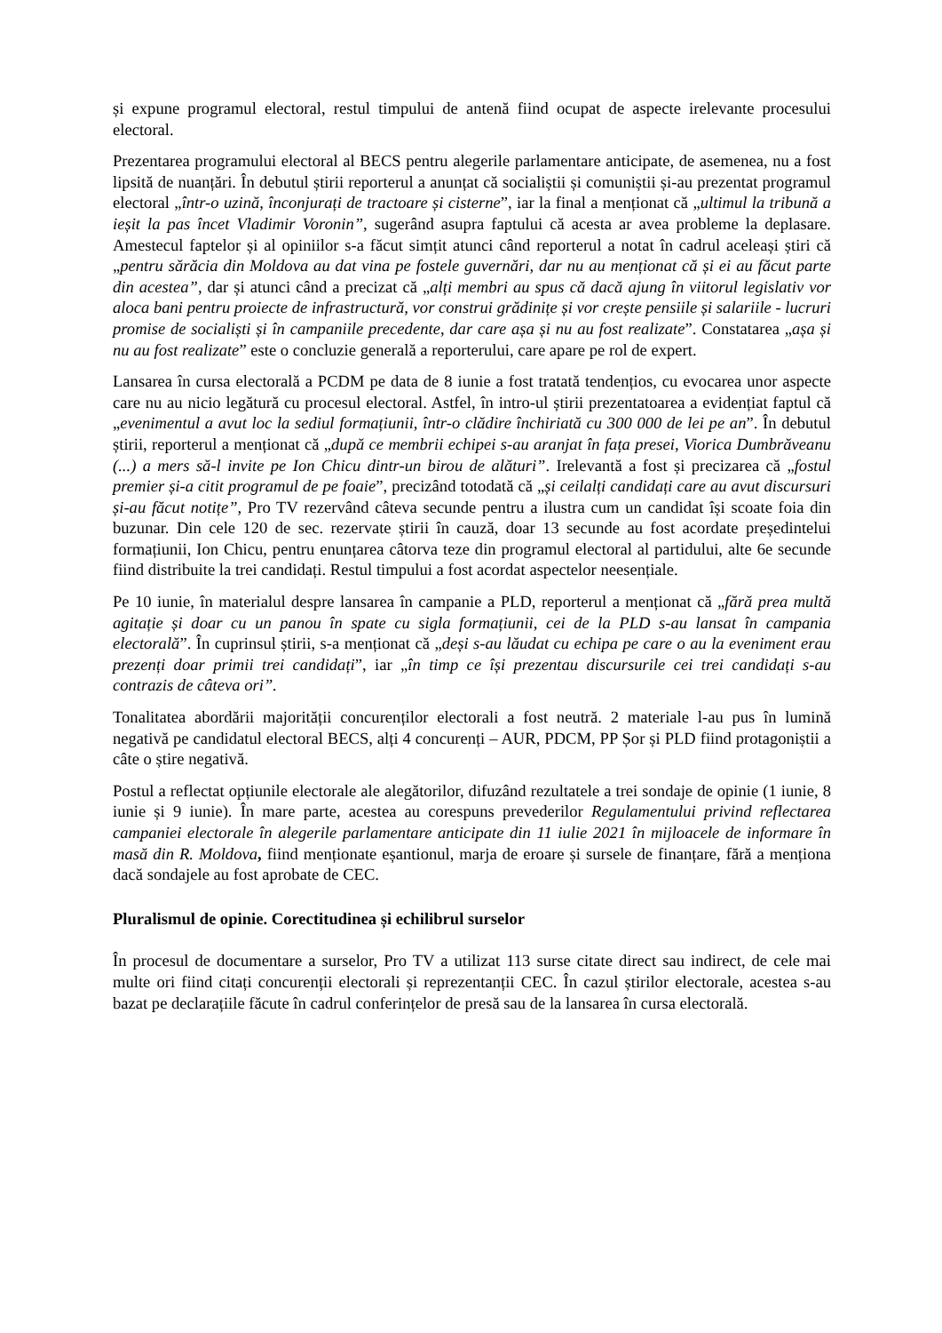și expune programul electoral, restul timpului de antenă fiind ocupat de aspecte irelevante procesului electoral.
Prezentarea programului electoral al BECS pentru alegerile parlamentare anticipate, de asemenea, nu a fost lipsită de nuanțări. În debutul știrii reporterul a anunțat că socialiștii și comuniștii și-au prezentat programul electoral „într-o uzină, înconjurați de tractoare și cisterne”, iar la final a menționat că „ultimul la tribună a ieșit la pas încet Vladimir Voronin”, sugerând asupra faptului că acesta ar avea probleme la deplasare. Amestecul faptelor și al opiniilor s-a făcut simțit atunci când reporterul a notat în cadrul aceleași știri că „pentru sărăcia din Moldova au dat vina pe fostele guvernări, dar nu au menționat că și ei au făcut parte din acestea”, dar și atunci când a precizat că „alți membri au spus că dacă ajung în viitorul legislativ vor aloca bani pentru proiecte de infrastructură, vor construi grădinițe și vor crește pensiile și salariile - lucruri promise de socialiști și în campaniile precedente, dar care așa și nu au fost realizate”. Constatarea „așa și nu au fost realizate” este o concluzie generală a reporterului, care apare pe rol de expert.
Lansarea în cursa electorală a PCDM pe data de 8 iunie a fost tratată tendențios, cu evocarea unor aspecte care nu au nicio legătură cu procesul electoral. Astfel, în intro-ul știrii prezentatoarea a evidențiat faptul că „evenimentul a avut loc la sediul formațiunii, într-o clădire închiriată cu 300 000 de lei pe an”. În debutul știrii, reporterul a menționat că „după ce membrii echipei s-au aranjat în fața presei, Viorica Dumbrăveanu (...) a mers să-l invite pe Ion Chicu dintr-un birou de alături”. Irelevantă a fost și precizarea că „fostul premier și-a citit programul de pe foaie”, precizând totodată că „și ceilalți candidați care au avut discursuri și-au făcut notițe”, Pro TV rezervând câteva secunde pentru a ilustra cum un candidat își scoate foia din buzunar. Din cele 120 de sec. rezervate știrii în cauză, doar 13 secunde au fost acordate președintelui formațiunii, Ion Chicu, pentru enunțarea câtorva teze din programul electoral al partidului, alte 6e secunde fiind distribuite la trei candidați. Restul timpului a fost acordat aspectelor neesențiale.
Pe 10 iunie, în materialul despre lansarea în campanie a PLD, reporterul a menționat că „fără prea multă agitație și doar cu un panou în spate cu sigla formațiunii, cei de la PLD s-au lansat în campania electorală”. În cuprinsul știrii, s-a menționat că „deși s-au lăudat cu echipa pe care o au la eveniment erau prezenți doar primii trei candidați”, iar „în timp ce își prezentau discursurile cei trei candidați s-au contrazis de câteva ori”.
Tonalitatea abordării majorității concurenților electorali a fost neutră. 2 materiale l-au pus în lumină negativă pe candidatul electoral BECS, alți 4 concurenți – AUR, PDCM, PP Șor și PLD fiind protagoniștii a câte o știre negativă.
Postul a reflectat opțiunile electorale ale alegătorilor, difuzând rezultatele a trei sondaje de opinie (1 iunie, 8 iunie și 9 iunie). În mare parte, acestea au corespuns prevederilor Regulamentului privind reflectarea campaniei electorale în alegerile parlamentare anticipate din 11 iulie 2021 în mijloacele de informare în masă din R. Moldova, fiind menționate eșantionul, marja de eroare și sursele de finanțare, fără a menționa dacă sondajele au fost aprobate de CEC.
Pluralismul de opinie. Corectitudinea și echilibrul surselor
În procesul de documentare a surselor, Pro TV a utilizat 113 surse citate direct sau indirect, de cele mai multe ori fiind citați concurenții electorali și reprezentanții CEC. În cazul știrilor electorale, acestea s-au bazat pe declarațiile făcute în cadrul conferințelor de presă sau de la lansarea în cursa electorală.